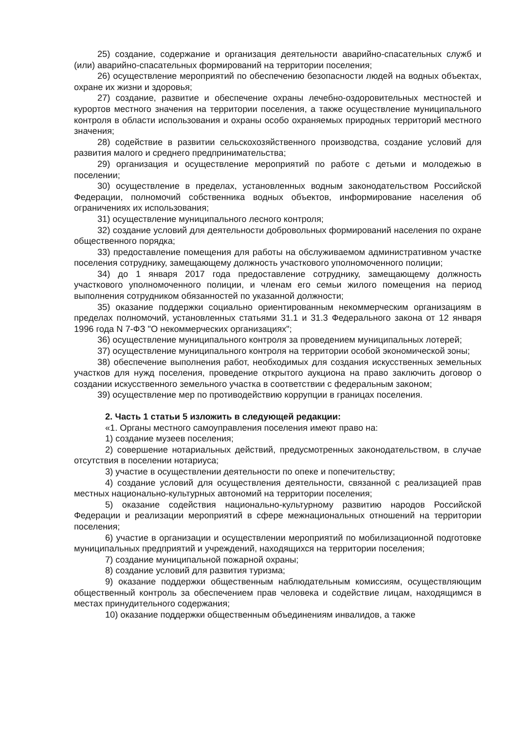25) создание, содержание и организация деятельности аварийно-спасательных служб и (или) аварийно-спасательных формирований на территории поселения;
26) осуществление мероприятий по обеспечению безопасности людей на водных объектах, охране их жизни и здоровья;
27) создание, развитие и обеспечение охраны лечебно-оздоровительных местностей и курортов местного значения на территории поселения, а также осуществление муниципального контроля в области использования и охраны особо охраняемых природных территорий местного значения;
28) содействие в развитии сельскохозяйственного производства, создание условий для развития малого и среднего предпринимательства;
29) организация и осуществление мероприятий по работе с детьми и молодежью в поселении;
30) осуществление в пределах, установленных водным законодательством Российской Федерации, полномочий собственника водных объектов, информирование населения об ограничениях их использования;
31) осуществление муниципального лесного контроля;
32) создание условий для деятельности добровольных формирований населения по охране общественного порядка;
33) предоставление помещения для работы на обслуживаемом административном участке поселения сотруднику, замещающему должность участкового уполномоченного полиции;
34) до 1 января 2017 года предоставление сотруднику, замещающему должность участкового уполномоченного полиции, и членам его семьи жилого помещения на период выполнения сотрудником обязанностей по указанной должности;
35) оказание поддержки социально ориентированным некоммерческим организациям в пределах полномочий, установленных статьями 31.1 и 31.3 Федерального закона от 12 января 1996 года N 7-ФЗ "О некоммерческих организациях";
36) осуществление муниципального контроля за проведением муниципальных лотерей;
37) осуществление муниципального контроля на территории особой экономической зоны;
38) обеспечение выполнения работ, необходимых для создания искусственных земельных участков для нужд поселения, проведение открытого аукциона на право заключить договор о создании искусственного земельного участка в соответствии с федеральным законом;
39) осуществление мер по противодействию коррупции в границах поселения.
2. Часть 1 статьи 5 изложить в следующей редакции:
«1. Органы местного самоуправления поселения имеют право на:
1) создание музеев поселения;
2) совершение нотариальных действий, предусмотренных законодательством, в случае отсутствия в поселении нотариуса;
3) участие в осуществлении деятельности по опеке и попечительству;
4) создание условий для осуществления деятельности, связанной с реализацией прав местных национально-культурных автономий на территории поселения;
5) оказание содействия национально-культурному развитию народов Российской Федерации и реализации мероприятий в сфере межнациональных отношений на территории поселения;
6) участие в организации и осуществлении мероприятий по мобилизационной подготовке муниципальных предприятий и учреждений, находящихся на территории поселения;
7) создание муниципальной пожарной охраны;
8) создание условий для развития туризма;
9) оказание поддержки общественным наблюдательным комиссиям, осуществляющим общественный контроль за обеспечением прав человека и содействие лицам, находящимся в местах принудительного содержания;
10) оказание поддержки общественным объединениям инвалидов, а также